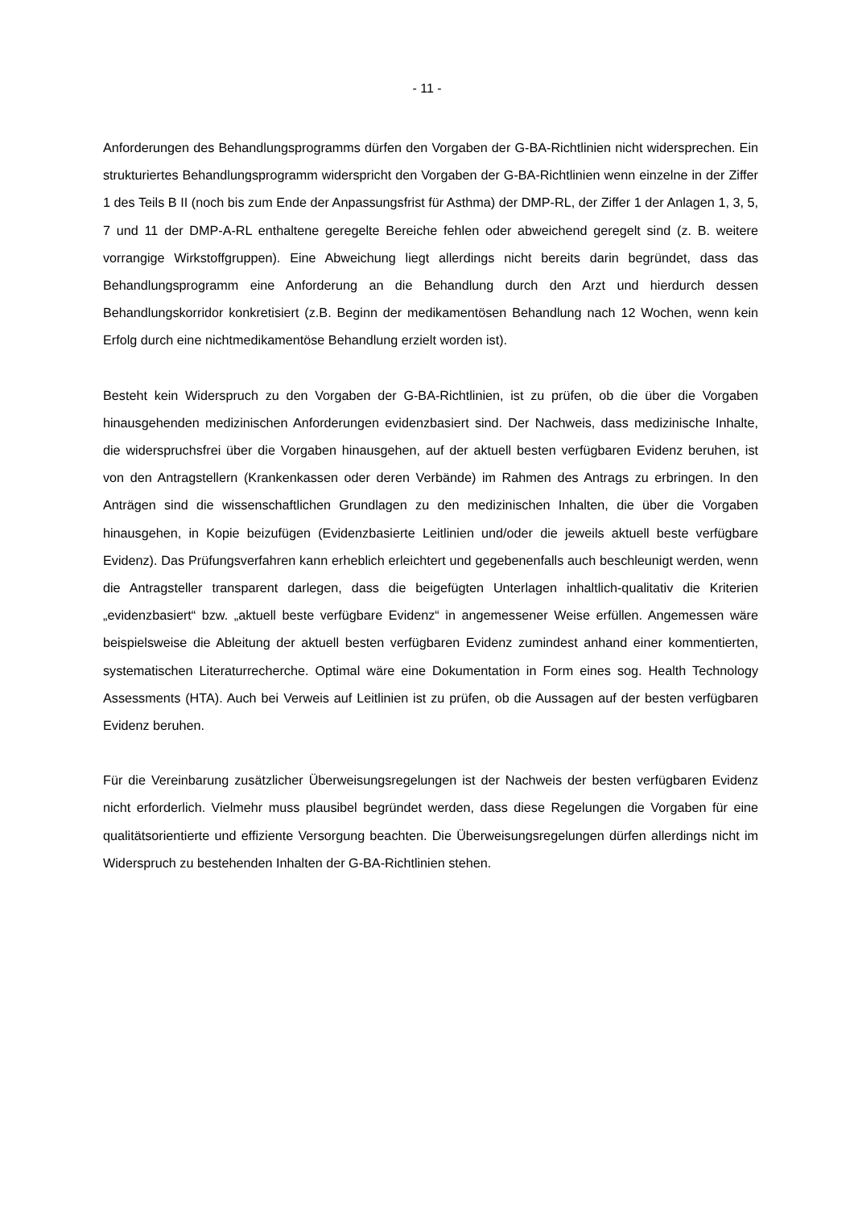- 11 -
Anforderungen des Behandlungsprogramms dürfen den Vorgaben der G-BA-Richtlinien nicht widersprechen. Ein strukturiertes Behandlungsprogramm widerspricht den Vorgaben der G-BA-Richtlinien wenn einzelne in der Ziffer 1 des Teils B II (noch bis zum Ende der Anpassungsfrist für Asthma) der DMP-RL, der Ziffer 1 der Anlagen 1, 3, 5, 7 und 11 der DMP-A-RL enthaltene geregelte Bereiche fehlen oder abweichend geregelt sind (z. B. weitere vorrangige Wirkstoffgruppen). Eine Abweichung liegt allerdings nicht bereits darin begründet, dass das Behandlungsprogramm eine Anforderung an die Behandlung durch den Arzt und hierdurch dessen Behandlungskorridor konkretisiert (z.B. Beginn der medikamentösen Behandlung nach 12 Wochen, wenn kein Erfolg durch eine nichtmedikamentöse Behandlung erzielt worden ist).
Besteht kein Widerspruch zu den Vorgaben der G-BA-Richtlinien, ist zu prüfen, ob die über die Vorgaben hinausgehenden medizinischen Anforderungen evidenzbasiert sind. Der Nachweis, dass medizinische Inhalte, die widerspruchsfrei über die Vorgaben hinausgehen, auf der aktuell besten verfügbaren Evidenz beruhen, ist von den Antragstellern (Krankenkassen oder deren Verbände) im Rahmen des Antrags zu erbringen. In den Anträgen sind die wissenschaftlichen Grundlagen zu den medizinischen Inhalten, die über die Vorgaben hinausgehen, in Kopie beizufügen (Evidenzbasierte Leitlinien und/oder die jeweils aktuell beste verfügbare Evidenz). Das Prüfungsverfahren kann erheblich erleichtert und gegebenenfalls auch beschleunigt werden, wenn die Antragsteller transparent darlegen, dass die beigefügten Unterlagen inhaltlich-qualitativ die Kriterien „evidenzbasiert“ bzw. „aktuell beste verfügbare Evidenz“ in angemessener Weise erfüllen. Angemessen wäre beispielsweise die Ableitung der aktuell besten verfügbaren Evidenz zumindest anhand einer kommentierten, systematischen Literaturrecherche. Optimal wäre eine Dokumentation in Form eines sog. Health Technology Assessments (HTA). Auch bei Verweis auf Leitlinien ist zu prüfen, ob die Aussagen auf der besten verfügbaren Evidenz beruhen.
Für die Vereinbarung zusätzlicher Überweisungsregelungen ist der Nachweis der besten verfügbaren Evidenz nicht erforderlich. Vielmehr muss plausibel begründet werden, dass diese Regelungen die Vorgaben für eine qualitätsorientierte und effiziente Versorgung beachten. Die Überweisungsregelungen dürfen allerdings nicht im Widerspruch zu bestehenden Inhalten der G-BA-Richtlinien stehen.